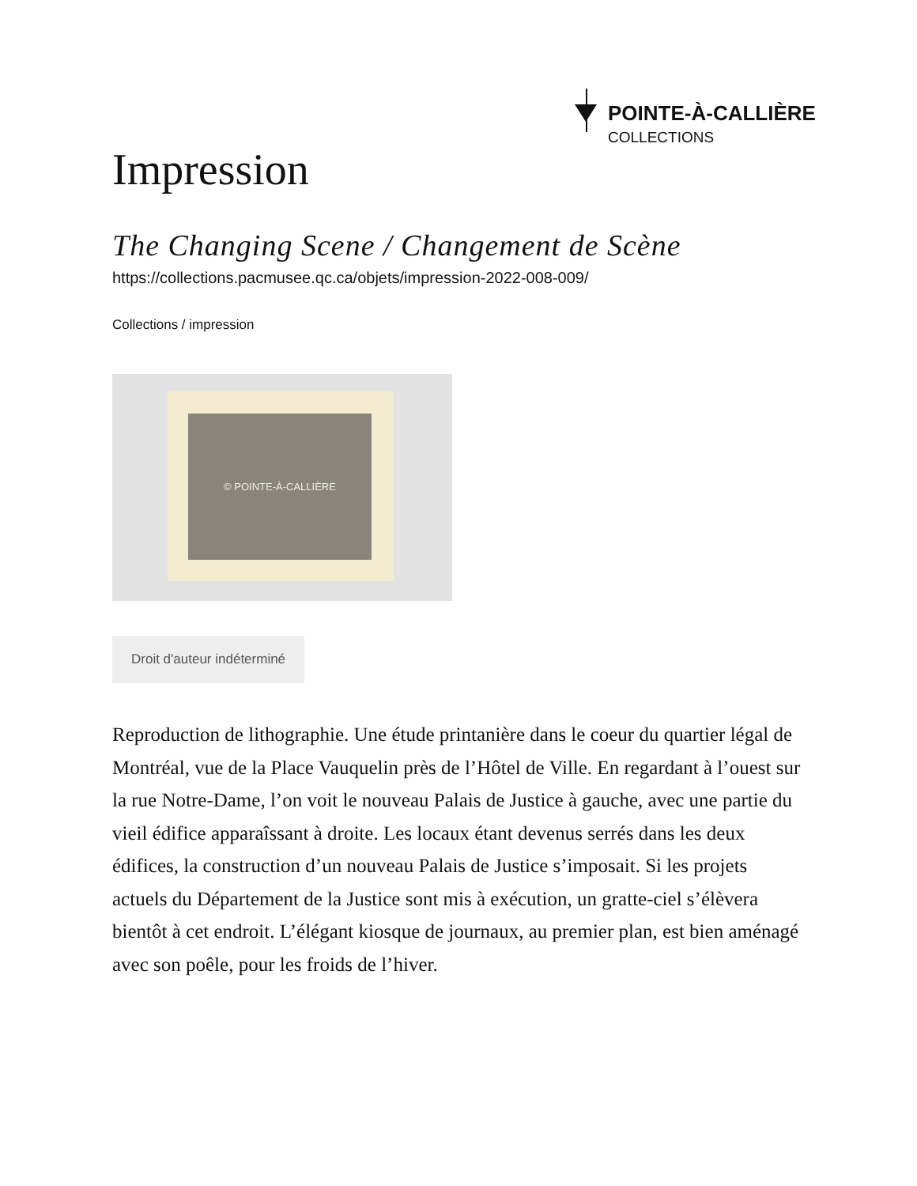POINTE-À-CALLIÈRE
COLLECTIONS
Impression
The Changing Scene / Changement de Scène
https://collections.pacmusee.qc.ca/objets/impression-2022-008-009/
Collections / impression
© POINTE-À-CALLIÈRE
Droit d'auteur indéterminé
Reproduction de lithographie. Une étude printanière dans le coeur du quartier légal de Montréal, vue de la Place Vauquelin près de l’Hôtel de Ville. En regardant à l’ouest sur la rue Notre-Dame, l’on voit le nouveau Palais de Justice à gauche, avec une partie du vieil édifice apparaîssant à droite. Les locaux étant devenus serrés dans les deux édifices, la construction d’un nouveau Palais de Justice s’imposait. Si les projets actuels du Département de la Justice sont mis à exécution, un gratte-ciel s’élèvera bientôt à cet endroit. L’élégant kiosque de journaux, au premier plan, est bien aménagé avec son poêle, pour les froids de l’hiver.